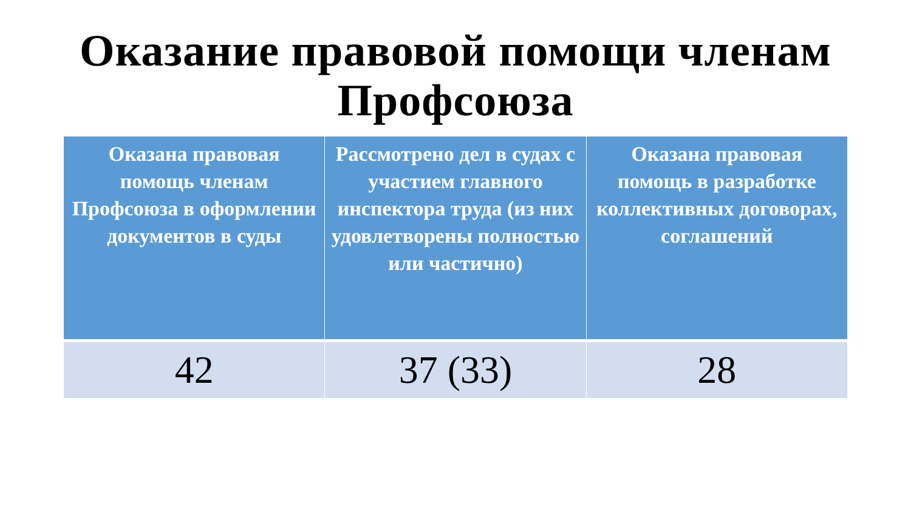Оказание правовой помощи членам Профсоюза
| Оказана правовая помощь членам Профсоюза в оформлении документов в суды | Рассмотрено дел в судах с участием главного инспектора труда (из них удовлетворены полностью или частично) | Оказана правовая помощь в разработке коллективных договорах, соглашений |
| --- | --- | --- |
| 42 | 37 (33) | 28 |